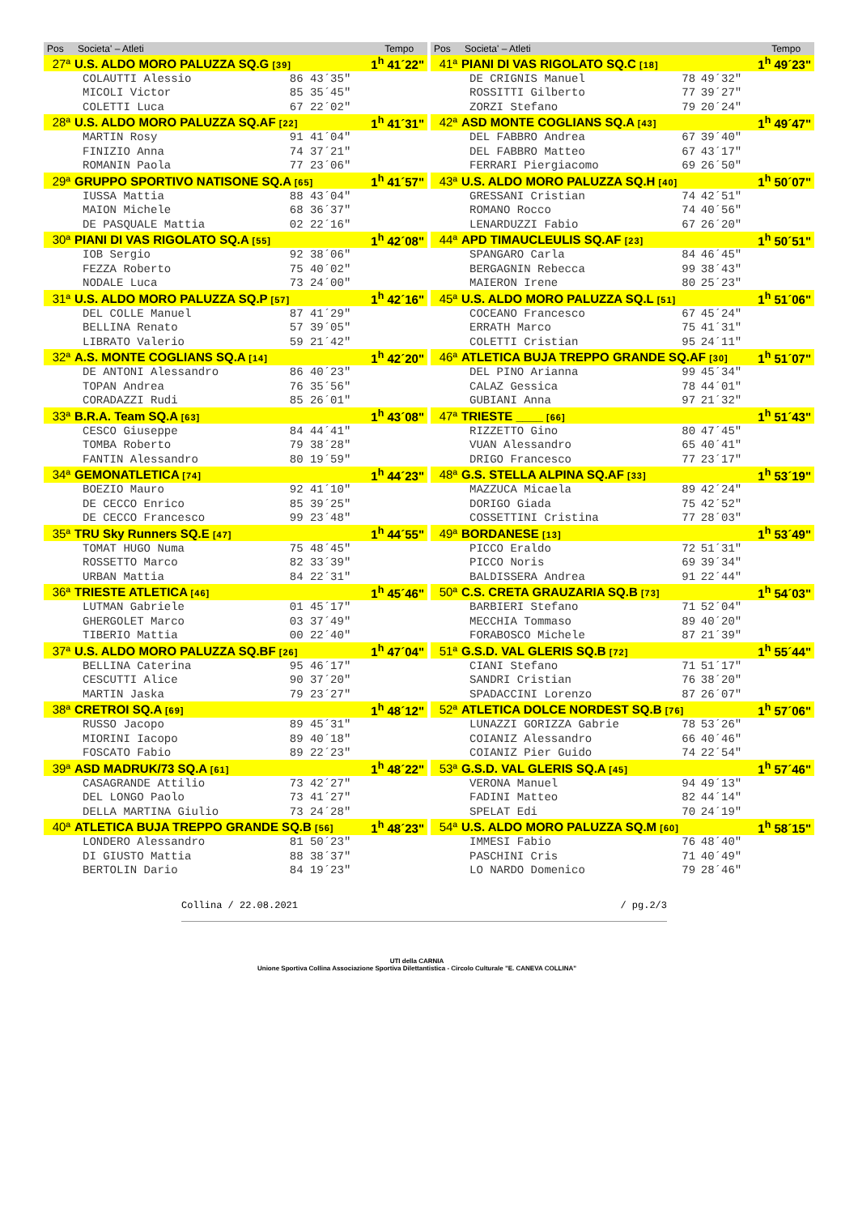| Pos | Societa' – Atleti | | | Tempo |
| --- | --- | --- | --- | --- |
| 27ª | U.S. ALDO MORO PALUZZA SQ.G [39] | | | 1<sup>h</sup> 41´22" |
| | COLAUTTI Alessio | 86 | 43´35" | |
| | MICOLI Victor | 85 | 35´45" | |
| | COLETTI Luca | 67 | 22´02" | |
| 28ª | U.S. ALDO MORO PALUZZA SQ.AF [22] | | | 1<sup>h</sup> 41´31" |
| | MARTIN Rosy | 91 | 41´04" | |
| | FINIZIO Anna | 74 | 37´21" | |
| | ROMANIN Paola | 77 | 23´06" | |
| 29ª | GRUPPO SPORTIVO NATISONE SQ.A [65] | | | 1<sup>h</sup> 41´57" |
| | IUSSA Mattia | 88 | 43´04" | |
| | MAION Michele | 68 | 36´37" | |
| | DE PASQUALE Mattia | 02 | 22´16" | |
| 30ª | PIANI DI VAS RIGOLATO SQ.A [55] | | | 1<sup>h</sup> 42´08" |
| | IOB Sergio | 92 | 38´06" | |
| | FEZZA Roberto | 75 | 40´02" | |
| | NODALE Luca | 73 | 24´00" | |
| 31ª | U.S. ALDO MORO PALUZZA SQ.P [57] | | | 1<sup>h</sup> 42´16" |
| | DEL COLLE Manuel | 87 | 41´29" | |
| | BELLINA Renato | 57 | 39´05" | |
| | LIBRATO Valerio | 59 | 21´42" | |
| 32ª | A.S. MONTE COGLIANS SQ.A [14] | | | 1<sup>h</sup> 42´20" |
| | DE ANTONI Alessandro | 86 | 40´23" | |
| | TOPAN Andrea | 76 | 35´56" | |
| | CORADAZZI Rudi | 85 | 26´01" | |
| 33ª | B.R.A. Team SQ.A [63] | | | 1<sup>h</sup> 43´08" |
| | CESCO Giuseppe | 84 | 44´41" | |
| | TOMBA Roberto | 79 | 38´28" | |
| | FANTIN Alessandro | 80 | 19´59" | |
| 34ª | GEMONATLETICA [74] | | | 1<sup>h</sup> 44´23" |
| | BOEZIO Mauro | 92 | 41´10" | |
| | DE CECCO Enrico | 85 | 39´25" | |
| | DE CECCO Francesco | 99 | 23´48" | |
| 35ª | TRU Sky Runners SQ.E [47] | | | 1<sup>h</sup> 44´55" |
| | TOMAT HUGO Numa | 75 | 48´45" | |
| | ROSSETTO Marco | 82 | 33´39" | |
| | URBAN Mattia | 84 | 22´31" | |
| 36ª | TRIESTE ATLETICA [46] | | | 1<sup>h</sup> 45´46" |
| | LUTMAN Gabriele | 01 | 45´17" | |
| | GHERGOLET Marco | 03 | 37´49" | |
| | TIBERIO Mattia | 00 | 22´40" | |
| 37ª | U.S. ALDO MORO PALUZZA SQ.BF [26] | | | 1<sup>h</sup> 47´04" |
| | BELLINA Caterina | 95 | 46´17" | |
| | CESCUTTI Alice | 90 | 37´20" | |
| | MARTIN Jaska | 79 | 23´27" | |
| 38ª | CRETROI SQ.A [69] | | | 1<sup>h</sup> 48´12" |
| | RUSSO Jacopo | 89 | 45´31" | |
| | MIORINI Iacopo | 89 | 40´18" | |
| | FOSCATO Fabio | 89 | 22´23" | |
| 39ª | ASD MADRUK/73 SQ.A [61] | | | 1<sup>h</sup> 48´22" |
| | CASAGRANDE Attilio | 73 | 42´27" | |
| | DEL LONGO Paolo | 73 | 41´27" | |
| | DELLA MARTINA Giulio | 73 | 24´28" | |
| 40ª | ATLETICA BUJA TREPPO GRANDE SQ.B [56] | | | 1<sup>h</sup> 48´23" |
| | LONDERO Alessandro | 81 | 50´23" | |
| | DI GIUSTO Mattia | 88 | 38´37" | |
| | BERTOLIN Dario | 84 | 19´23" | |
| Pos | Societa' – Atleti | | | Tempo |
| --- | --- | --- | --- | --- |
| 41ª | PIANI DI VAS RIGOLATO SQ.C [18] | | | 1<sup>h</sup> 49´23" |
| | DE CRIGNIS Manuel | 78 | 49´32" | |
| | ROSSITTI Gilberto | 77 | 39´27" | |
| | ZORZI Stefano | 79 | 20´24" | |
| 42ª | ASD MONTE COGLIANS SQ.A [43] | | | 1<sup>h</sup> 49´47" |
| | DEL FABBRO Andrea | 67 | 39´40" | |
| | DEL FABBRO Matteo | 67 | 43´17" | |
| | FERRARI Piergiacomo | 69 | 26´50" | |
| 43ª | U.S. ALDO MORO PALUZZA SQ.H [40] | | | 1<sup>h</sup> 50´07" |
| | GRESSANI Cristian | 74 | 42´51" | |
| | ROMANO Rocco | 74 | 40´56" | |
| | LENARDUZZI Fabio | 67 | 26´20" | |
| 44ª | APD TIMAUCLEULIS SQ.AF [23] | | | 1<sup>h</sup> 50´51" |
| | SPANGARO Carla | 84 | 46´45" | |
| | BERGAGNIN Rebecca | 99 | 38´43" | |
| | MAIERON Irene | 80 | 25´23" | |
| 45ª | U.S. ALDO MORO PALUZZA SQ.L [51] | | | 1<sup>h</sup> 51´06" |
| | COCEANO Francesco | 67 | 45´24" | |
| | ERRATH Marco | 75 | 41´31" | |
| | COLETTI Cristian | 95 | 24´11" | |
| 46ª | ATLETICA BUJA TREPPO GRANDE SQ.AF [30] | | | 1<sup>h</sup> 51´07" |
| | DEL PINO Arianna | 99 | 45´34" | |
| | CALAZ Gessica | 78 | 44´01" | |
| | GUBIANI Anna | 97 | 21´32" | |
| 47ª | TRIESTE ____ [66] | | | 1<sup>h</sup> 51´43" |
| | RIZZETTO Gino | 80 | 47´45" | |
| | VUAN Alessandro | 65 | 40´41" | |
| | DRIGO Francesco | 77 | 23´17" | |
| 48ª | G.S. STELLA ALPINA SQ.AF [33] | | | 1<sup>h</sup> 53´19" |
| | MAZZUCA Micaela | 89 | 42´24" | |
| | DORIGO Giada | 75 | 42´52" | |
| | COSSETTINI Cristina | 77 | 28´03" | |
| 49ª | BORDANESE [13] | | | 1<sup>h</sup> 53´49" |
| | PICCO Eraldo | 72 | 51´31" | |
| | PICCO Noris | 69 | 39´34" | |
| | BALDISSERA Andrea | 91 | 22´44" | |
| 50ª | C.S. CRETA GRAUZARIA SQ.B [73] | | | 1<sup>h</sup> 54´03" |
| | BARBIERI Stefano | 71 | 52´04" | |
| | MECCHIA Tommaso | 89 | 40´20" | |
| | FORABOSCO Michele | 87 | 21´39" | |
| 51ª | G.S.D. VAL GLERIS SQ.B [72] | | | 1<sup>h</sup> 55´44" |
| | CIANI Stefano | 71 | 51´17" | |
| | SANDRI Cristian | 76 | 38´20" | |
| | SPADACCINI Lorenzo | 87 | 26´07" | |
| 52ª | ATLETICA DOLCE NORDEST SQ.B [76] | | | 1<sup>h</sup> 57´06" |
| | LUNAZZI GORIZZA Gabrie | 78 | 53´26" | |
| | COIANIZ Alessandro | 66 | 40´46" | |
| | COIANIZ Pier Guido | 74 | 22´54" | |
| 53ª | G.S.D. VAL GLERIS SQ.A [45] | | | 1<sup>h</sup> 57´46" |
| | VERONA Manuel | 94 | 49´13" | |
| | FADINI Matteo | 82 | 44´14" | |
| | SPELAT Edi | 70 | 24´19" | |
| 54ª | U.S. ALDO MORO PALUZZA SQ.M [60] | | | 1<sup>h</sup> 58´15" |
| | IMMESI Fabio | 76 | 48´40" | |
| | PASCHINI Cris | 71 | 40´49" | |
| | LO NARDO Domenico | 79 | 28´46" | |
Collina / 22.08.2021 / pg.2/3
UTI della CARNIA
Unione Sportiva Collina Associazione Sportiva Dilettantistica - Circolo Culturale "E. CANEVA COLLINA"